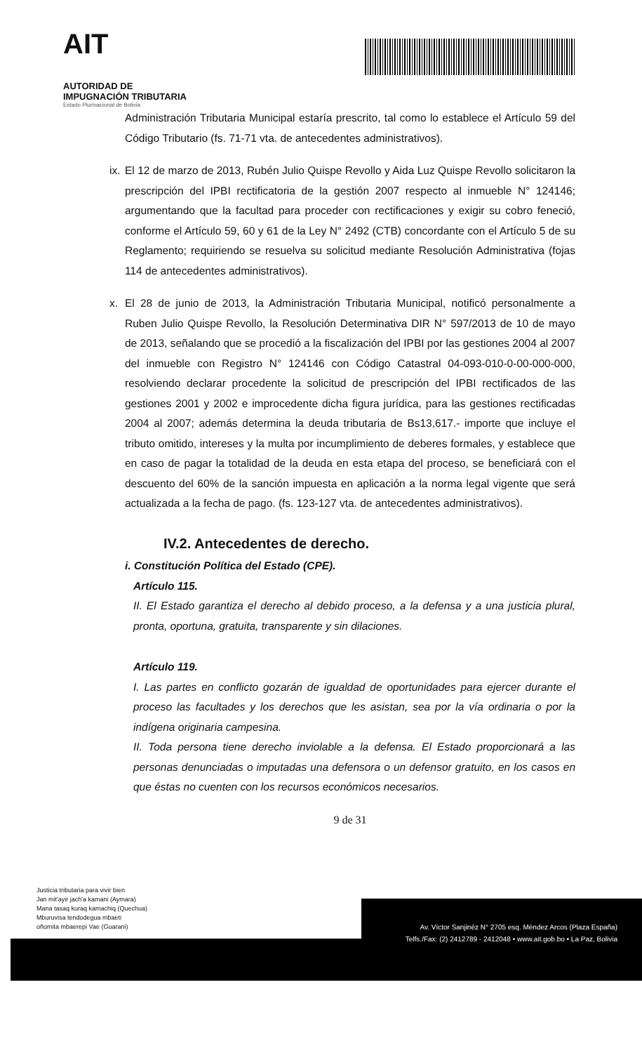AIT
AUTORIDAD DE
IMPUGNACIÓN TRIBUTARIA
Estado Plurinacional de Bolivia
Administración Tributaria Municipal estaría prescrito, tal como lo establece el Artículo 59 del Código Tributario (fs. 71-71 vta. de antecedentes administrativos).
ix.
El 12 de marzo de 2013, Rubén Julio Quispe Revollo y Aida Luz Quispe Revollo solicitaron la prescripción del IPBI rectificatoria de la gestión 2007 respecto al inmueble N° 124146; argumentando que la facultad para proceder con rectificaciones y exigir su cobro feneció, conforme el Artículo 59, 60 y 61 de la Ley N° 2492 (CTB) concordante con el Artículo 5 de su Reglamento; requiriendo se resuelva su solicitud mediante Resolución Administrativa (fojas 114 de antecedentes administrativos).
x. El 28 de junio de 2013, la Administración Tributaria Municipal, notificó personalmente a Ruben Julio Quispe Revollo, la Resolución Determinativa DIR N° 597/2013 de 10 de mayo de 2013, señalando que se procedió a la fiscalización del IPBI por las gestiones 2004 al 2007 del inmueble con Registro N° 124146 con Código Catastral 04-093-010-0-00-000-000, resolviendo declarar procedente la solicitud de prescripción del IPBI rectificados de las gestiones 2001 y 2002 e improcedente dicha figura jurídica, para las gestiones rectificadas 2004 al 2007; además determina la deuda tributaria de Bs13,617.- importe que incluye el tributo omitido, intereses y la multa por incumplimiento de deberes formales, y establece que en caso de pagar la totalidad de la deuda en esta etapa del proceso, se beneficiará con el descuento del 60% de la sanción impuesta en aplicación a la norma legal vigente que será actualizada a la fecha de pago. (fs. 123-127 vta. de antecedentes administrativos).
IV.2. Antecedentes de derecho.
i. Constitución Política del Estado (CPE).
Artículo 115.
II. El Estado garantiza el derecho al debido proceso, a la defensa y a una justicia plural, pronta, oportuna, gratuita, transparente y sin dilaciones.
Artículo 119.
I. Las partes en conflicto gozarán de igualdad de oportunidades para ejercer durante el proceso las facultades y los derechos que les asistan, sea por la vía ordinaria o por la indígena originaria campesina.
II. Toda persona tiene derecho inviolable a la defensa. El Estado proporcionará a las personas denunciadas o imputadas una defensora o un defensor gratuito, en los casos en que éstas no cuenten con los recursos económicos necesarios.
9 de 31
Justicia tributaria para vivir bien
Jan mit'ayir jach'a kamani (Aymara)
Mana tasaq kuraq kamachiq (Quechua)
Mburuvisa tendodegua mbaeti
oñomita mbaerepi Vae (Guarani)
Av. Víctor Sanjinéz N° 2705 esq. Méndez Arcos (Plaza España)
Telfs./Fax: (2) 2412789 - 2412048 • www.ait.gob.bo • La Paz, Bolivia